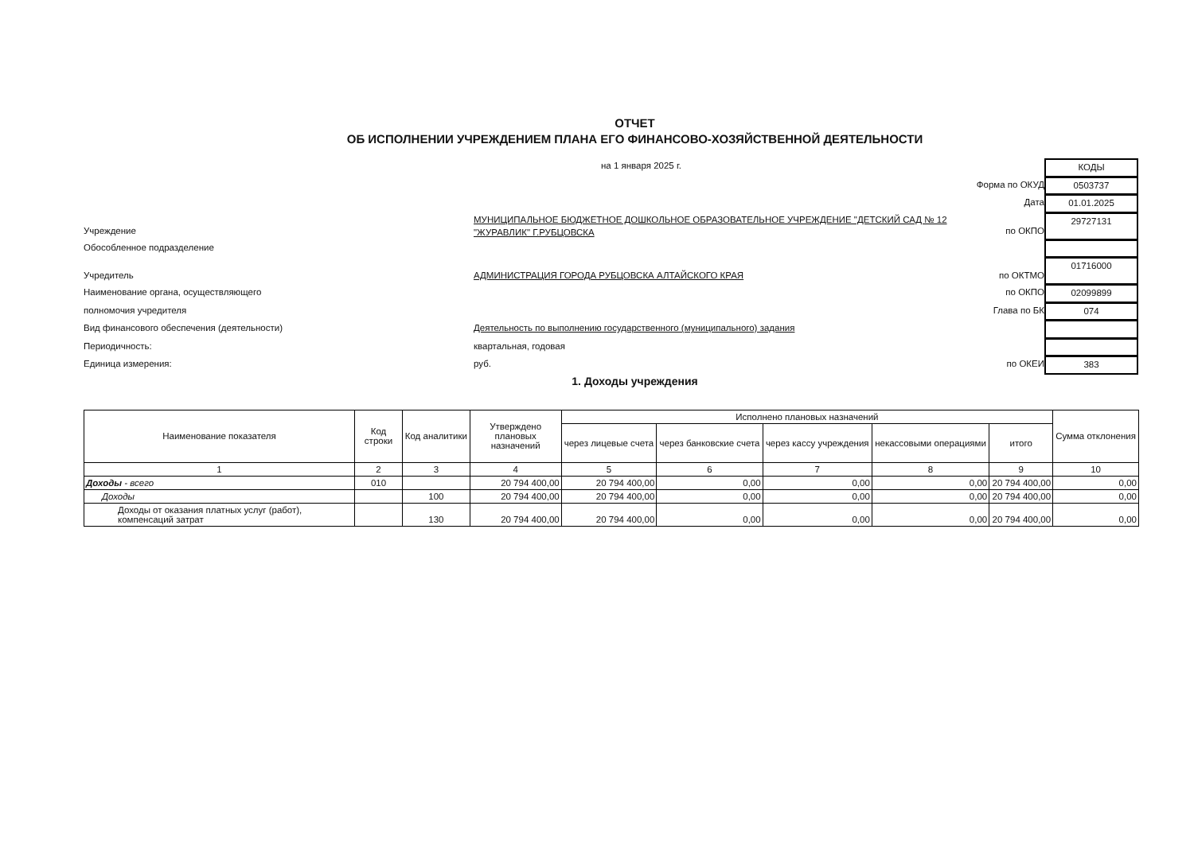ОТЧЕТ
ОБ ИСПОЛНЕНИИ УЧРЕЖДЕНИЕМ ПЛАНА ЕГО ФИНАНСОВО-ХОЗЯЙСТВЕННОЙ ДЕЯТЕЛЬНОСТИ
на 1 января 2025 г.
КОДЫ
Форма по ОКУД
0503737
Дата
01.01.2025
Учреждение
МУНИЦИПАЛЬНОЕ БЮДЖЕТНОЕ ДОШКОЛЬНОЕ ОБРАЗОВАТЕЛЬНОЕ УЧРЕЖДЕНИЕ "ДЕТСКИЙ САД № 12 "ЖУРАВЛИК" Г.РУБЦОВСКА
по ОКПО
29727131
Обособленное подразделение
Учредитель
АДМИНИСТРАЦИЯ ГОРОДА РУБЦОВСКА АЛТАЙСКОГО КРАЯ
по ОКТМО
01716000
Наименование органа, осуществляющего
по ОКПО
02099899
полномочия учредителя
Глава по БК
074
Вид финансового обеспечения (деятельности)
Деятельность по выполнению государственного (муниципального) задания
Периодичность:
квартальная, годовая
Единица измерения:
руб.
по ОКЕИ
383
1. Доходы учреждения
| Наименование показателя | Код строки | Код аналитики | Утверждено плановых назначений | Исполнено плановых назначений | | | | | Сумма отклонения |
| --- | --- | --- | --- | --- | --- | --- | --- | --- | --- |
| | | | | через лицевые счета | через банковские счета | через кассу учреждения | некассовыми операциями | итого | |
| 1 | 2 | 3 | 4 | 5 | 6 | 7 | 8 | 9 | 10 |
| Доходы - всего | 010 | | 20 794 400,00 | 20 794 400,00 | 0,00 | 0,00 | 0,00 | 20 794 400,00 | 0,00 |
| Доходы | | 100 | 20 794 400,00 | 20 794 400,00 | 0,00 | 0,00 | 0,00 | 20 794 400,00 | 0,00 |
| Доходы от оказания платных услуг (работ), компенсаций затрат | | 130 | 20 794 400,00 | 20 794 400,00 | 0,00 | 0,00 | 0,00 | 20 794 400,00 | 0,00 |